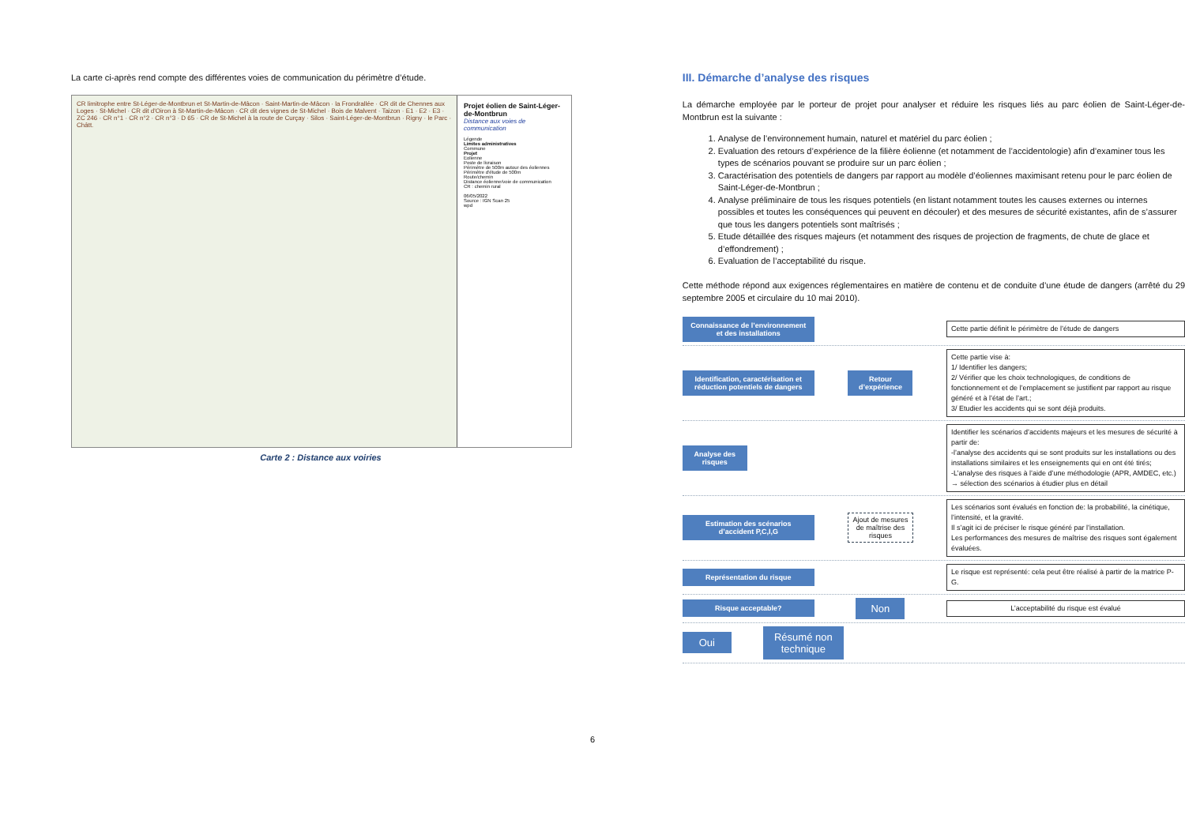La carte ci-après rend compte des différentes voies de communication du périmètre d’étude.
CR limitrophe entre St-Léger-de-Montbrun et St-Martin-de-Mâcon · Saint-Martin-de-Mâcon · la Frondrallée · CR dit de Chennes aux Loges · St-Michel · CR dit d'Oiron à St-Martin-de-Mâcon · CR dit des vignes de St-Michel · Bois de Malvent · Taizon · E1 · E2 · E3 · ZC 246 · CR n°1 · CR n°2 · CR n°3 · D 65 · CR de St-Michel à la route de Curçay · Silos · Saint-Léger-de-Montbrun · Rigny · le Parc · Châtt.
Projet éolien de Saint-Léger-de-Montbrun
Distance aux voies de communication
Légende
Limites administratives
Commune
Projet
Eolienne
Poste de livraison
Périmètre de 500m autour des éoliennes
Périmètre d'étude de 500m
Route/chemin
Distance éolienne/voie de communication
CR : chemin rural
06/05/2022
Source : IGN Scan 25
wpd
Carte 2 : Distance aux voiries
III. Démarche d’analyse des risques
La démarche employée par le porteur de projet pour analyser et réduire les risques liés au parc éolien de Saint-Léger-de-Montbrun est la suivante :
1. Analyse de l’environnement humain, naturel et matériel du parc éolien ;
2. Evaluation des retours d’expérience de la filière éolienne (et notamment de l’accidentologie) afin d’examiner tous les types de scénarios pouvant se produire sur un parc éolien ;
3. Caractérisation des potentiels de dangers par rapport au modèle d’éoliennes maximisant retenu pour le parc éolien de Saint-Léger-de-Montbrun ;
4. Analyse préliminaire de tous les risques potentiels (en listant notamment toutes les causes externes ou internes possibles et toutes les conséquences qui peuvent en découler) et des mesures de sécurité existantes, afin de s’assurer que tous les dangers potentiels sont maîtrisés ;
5. Etude détaillée des risques majeurs (et notamment des risques de projection de fragments, de chute de glace et d’effondrement) ;
6. Evaluation de l’acceptabilité du risque.
Cette méthode répond aux exigences réglementaires en matière de contenu et de conduite d’une étude de dangers (arrêté du 29 septembre 2005 et circulaire du 10 mai 2010).
Connaissance de l’environnement et des installations
Cette partie définit le périmètre de l’étude de dangers
Identification, caractérisation et réduction potentiels de dangers
Retour d’expérience
Cette partie vise à:
1/ Identifier les dangers;
2/ Vérifier que les choix technologiques, de conditions de fonctionnement et de l’emplacement se justifient par rapport au risque généré et à l’état de l’art.;
3/ Etudier les accidents qui se sont déjà produits.
Analyse des risques
Identifier les scénarios d’accidents majeurs et les mesures de sécurité à partir de:
-l’analyse des accidents qui se sont produits sur les installations ou des installations similaires et les enseignements qui en ont été tirés;
-L’analyse des risques à l’aide d’une méthodologie (APR, AMDEC, etc.)
→ sélection des scénarios à étudier plus en détail
Estimation des scénarios d’accident P,C,I,G
Ajout de mesures de maîtrise des risques
Les scénarios sont évalués en fonction de: la probabilité, la cinétique, l’intensité, et la gravité.
Il s’agit ici de préciser le risque généré par l’installation.
Les performances des mesures de maîtrise des risques sont également évaluées.
Représentation du risque
Le risque est représenté: cela peut être réalisé à partir de la matrice P-G.
Risque acceptable?
Non
L’acceptabilité du risque est évalué
Oui
Résumé non technique
6